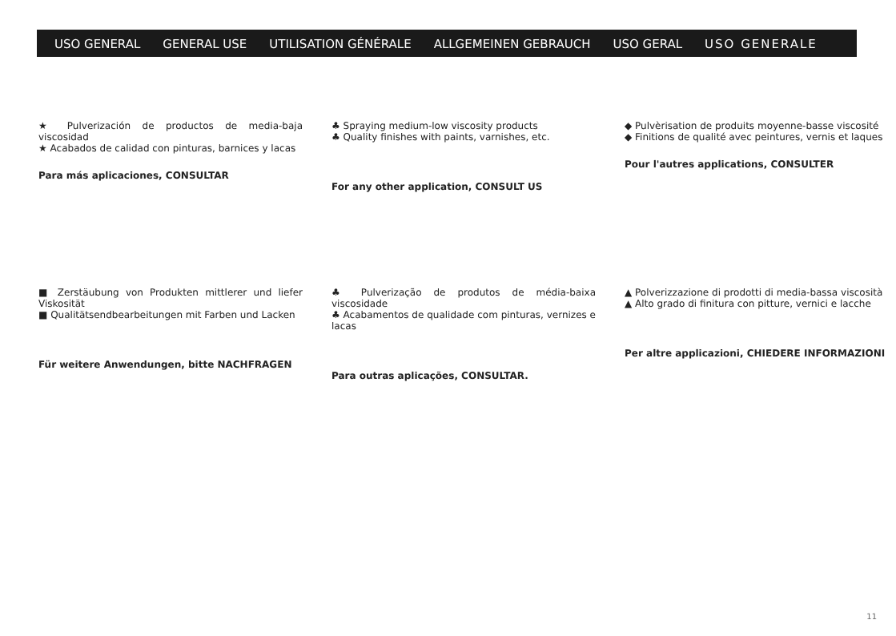USO GENERAL GENERAL USE UTILISATION GÉNÉRALE ALLGEMEINEN GEBRAUCH USO GERAL USO GENERALE
★ Pulverización de productos de media-baja viscosidad
★ Acabados de calidad con pinturas, barnices y lacas
Para más aplicaciones, CONSULTAR
♣ Spraying medium-low viscosity products
♣ Quality finishes with paints, varnishes, etc.
For any other application, CONSULT US
◆ Pulvèrisation de produits moyenne-basse viscosité
◆ Finitions de qualité avec peintures, vernis et laques
Pour l'autres applications, CONSULTER
■ Zerstäubung von Produkten mittlerer und liefer Viskosität
■ Qualitätsendbearbeitungen mit Farben und Lacken
Für weitere Anwendungen, bitte NACHFRAGEN
♣ Pulverização de produtos de média-baixa viscosidade
♣ Acabamentos de qualidade com pinturas, vernizes e lacas
Para outras aplicações, CONSULTAR.
▲ Polverizzazione di prodotti di media-bassa viscosità
▲ Alto grado di finitura con pitture, vernici e lacche
Per altre applicazioni, CHIEDERE INFORMAZIONI
11